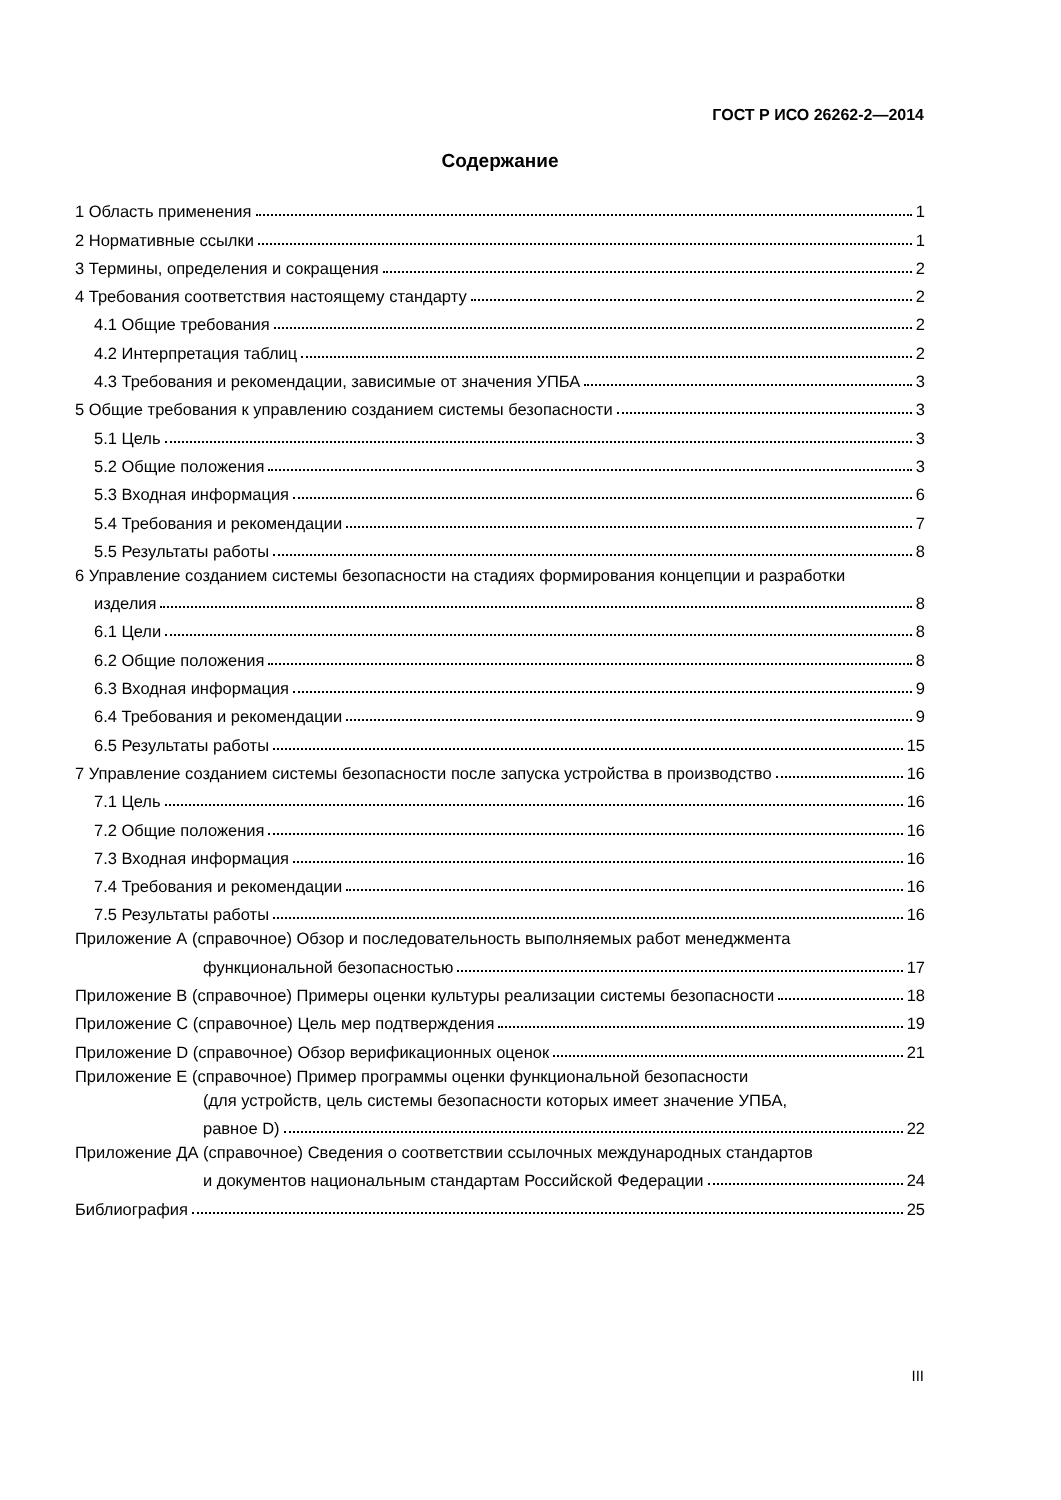ГОСТ Р ИСО 26262-2—2014
Содержание
1 Область применения 1
2 Нормативные ссылки 1
3 Термины, определения и сокращения 2
4 Требования соответствия настоящему стандарту 2
4.1 Общие требования 2
4.2 Интерпретация таблиц 2
4.3 Требования и рекомендации, зависимые от значения УПБА 3
5 Общие требования к управлению созданием системы безопасности 3
5.1 Цель 3
5.2 Общие положения 3
5.3 Входная информация 6
5.4 Требования и рекомендации 7
5.5 Результаты работы 8
6 Управление созданием системы безопасности на стадиях формирования концепции и разработки
изделия 8
6.1 Цели 8
6.2 Общие положения 8
6.3 Входная информация 9
6.4 Требования и рекомендации 9
6.5 Результаты работы 15
7 Управление созданием системы безопасности после запуска устройства в производство 16
7.1 Цель 16
7.2 Общие положения 16
7.3 Входная информация 16
7.4 Требования и рекомендации 16
7.5 Результаты работы 16
Приложение А (справочное) Обзор и последовательность выполняемых работ менеджмента
функциональной безопасностью 17
Приложение В (справочное) Примеры оценки культуры реализации системы безопасности 18
Приложение С (справочное) Цель мер подтверждения 19
Приложение D (справочное) Обзор верификационных оценок 21
Приложение Е (справочное) Пример программы оценки функциональной безопасности
(для устройств, цель системы безопасности которых имеет значение УПБА,
равное D) 22
Приложение ДА (справочное) Сведения о соответствии ссылочных международных стандартов
и документов национальным стандартам Российской Федерации 24
Библиография 25
III